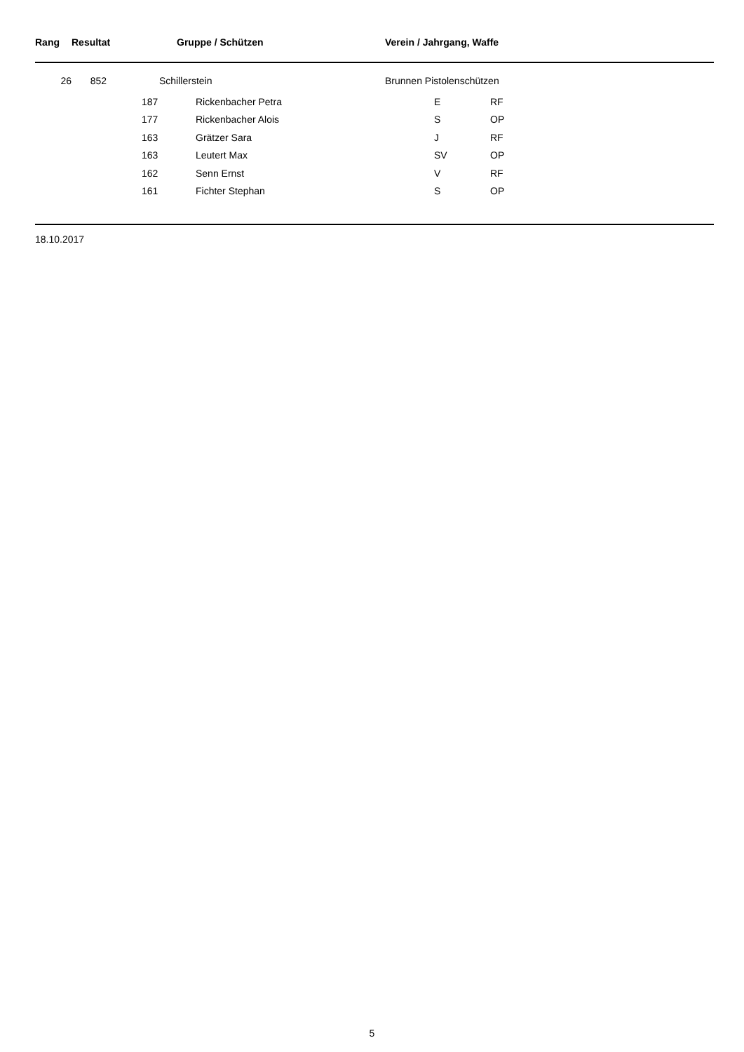| Rang | Resultat | | Gruppe / Schützen | | Verein / Jahrgang, Waffe | | |
| --- | --- | --- | --- | --- | --- | --- | --- |
| 26 | 852 | Schillerstein | | | Brunnen Pistolenschützen | | |
| | | 187 | | Rickenbacher Petra | | E | RF |
| | | 177 | | Rickenbacher Alois | | S | OP |
| | | 163 | | Grätzer Sara | | J | RF |
| | | 163 | | Leutert Max | | SV | OP |
| | | 162 | | Senn Ernst | | V | RF |
| | | 161 | | Fichter Stephan | | S | OP |
18.10.2017
5